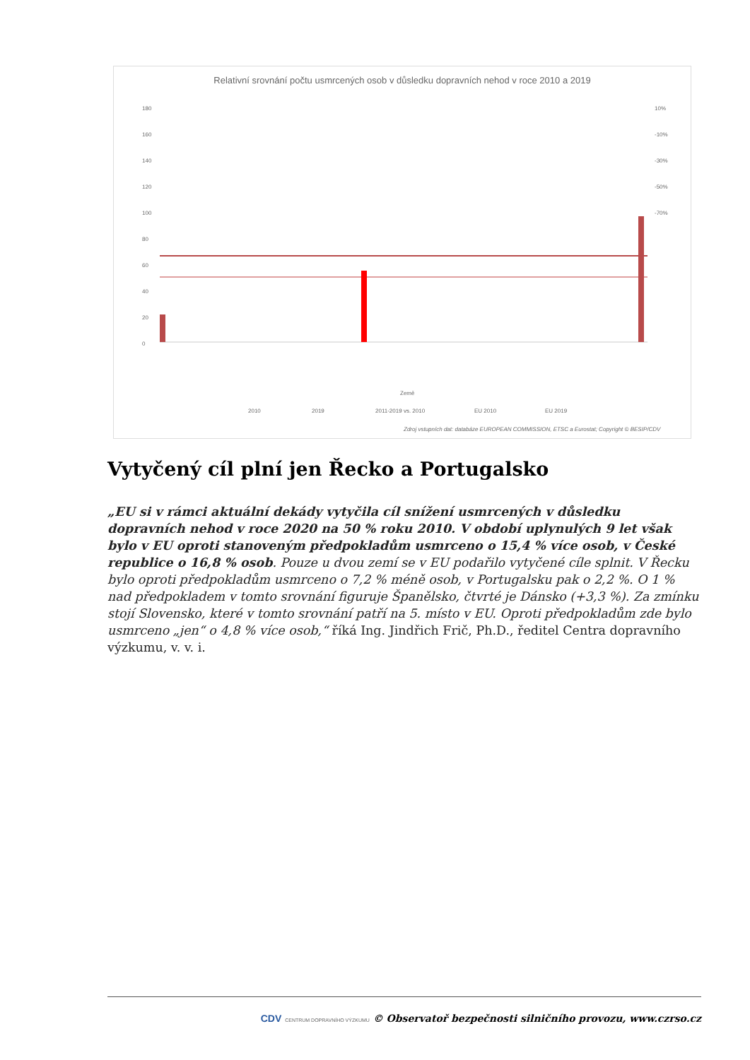Relativní srovnání počtu usmrcených osob v důsledku dopravních nehod v roce 2010 a 2019
180
160
140
120
100
80
60
40
20
0
10%
-10%
-30%
-50%
-70%
Země
2010
2019
2011-2019 vs. 2010
EU 2010
EU 2019
Zdroj vstupních dat: databáze EUROPEAN COMMISSION, ETSC a Eurostat; Copyright © BESIP/CDV
Vytyčený cíl plní jen Řecko a Portugalsko
„EU si v rámci aktuální dekády vytyčila cíl snížení usmrcených v důsledku dopravních nehod v roce 2020 na 50 % roku 2010. V období uplynulých 9 let však bylo v EU oproti stanoveným předpokladům usmrceno o 15,4 % více osob, v České republice o 16,8 % osob. Pouze u dvou zemí se v EU podařilo vytyčené cíle splnit. V Řecku bylo oproti předpokladům usmrceno o 7,2 % méně osob, v Portugalsku pak o 2,2 %. O 1 % nad předpokladem v tomto srovnání figuruje Španělsko, čtvrté je Dánsko (+3,3 %). Za zmínku stojí Slovensko, které v tomto srovnání patří na 5. místo v EU. Oproti předpokladům zde bylo usmrceno „jen“ o 4,8 % více osob,“ říká Ing. Jindřich Frič, Ph.D., ředitel Centra dopravního výzkumu, v. v. i.
CDV CENTRUM DOPRAVNÍHO VÝZKUMU © Observatoř bezpečnosti silničního provozu, www.czrso.cz